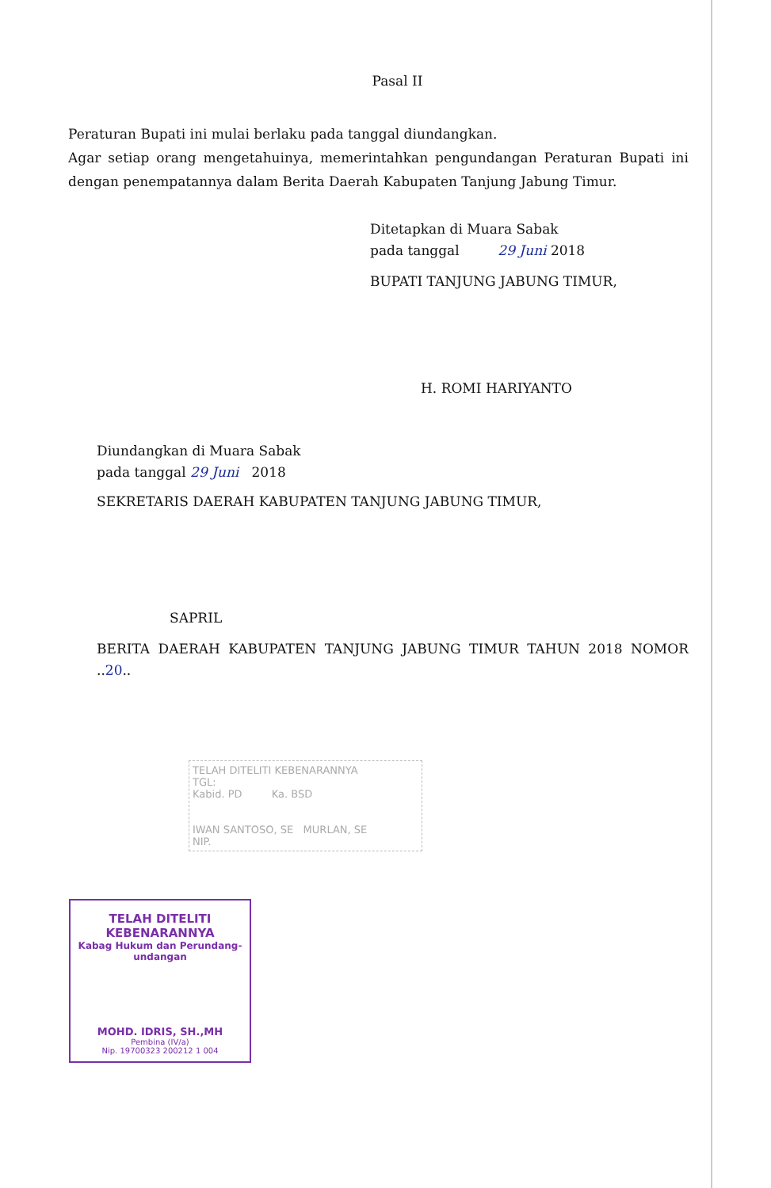Pasal II
Peraturan Bupati ini mulai berlaku pada tanggal diundangkan.
Agar setiap orang mengetahuinya, memerintahkan pengundangan Peraturan Bupati ini dengan penempatannya dalam Berita Daerah Kabupaten Tanjung Jabung Timur.
Ditetapkan di Muara Sabak
pada tanggal 29 Juni 2018
BUPATI TANJUNG JABUNG TIMUR,
H. ROMI HARIYANTO
Diundangkan di Muara Sabak
pada tanggal 29 Juni 2018
SEKRETARIS DAERAH KABUPATEN TANJUNG JABUNG TIMUR,
SAPRIL
BERITA DAERAH KABUPATEN TANJUNG JABUNG TIMUR TAHUN 2018 NOMOR ..20..
TELAH DITELITI KEBENARANNYA
TGL:
Kabid. PD Ka. BSD
IWAN SANTOSO, SE MURLAN, SE
NIP.
TELAH DITELITI KEBENARANNYA
Kabag Hukum dan Perundang-undangan
MOHD. IDRIS, SH.,MH
Pembina (IV/a)
Nip. 19700323 200212 1 004